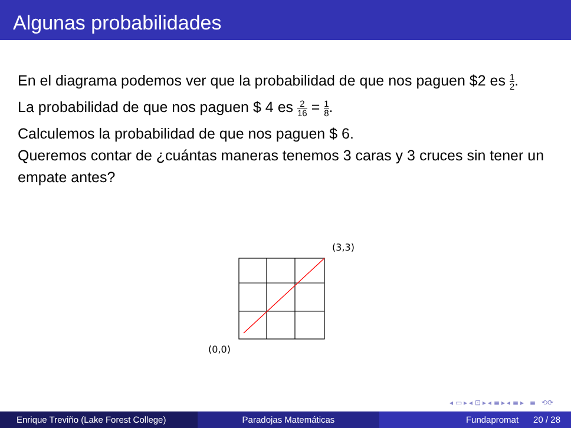Algunas probabilidades
En el diagrama podemos ver que la probabilidad de que nos paguen $2 es 1 2.
La probabilidad de que nos paguen $ 4 es 2 16 = 1 8.
Calculemos la probabilidad de que nos paguen $ 6.
Queremos contar de ¿cuántas maneras tenemos 3 caras y 3 cruces sin tener un empate antes?
(3,3)
(0,0)
◂ ▭ ▸ ◂ ⊡ ▸ ◂ ≣ ▸ ◂ ≣ ▸ ≣ ⟲⟳
Enrique Treviño (Lake Forest College)
Paradojas Matemáticas Fundapromat 20 / 28